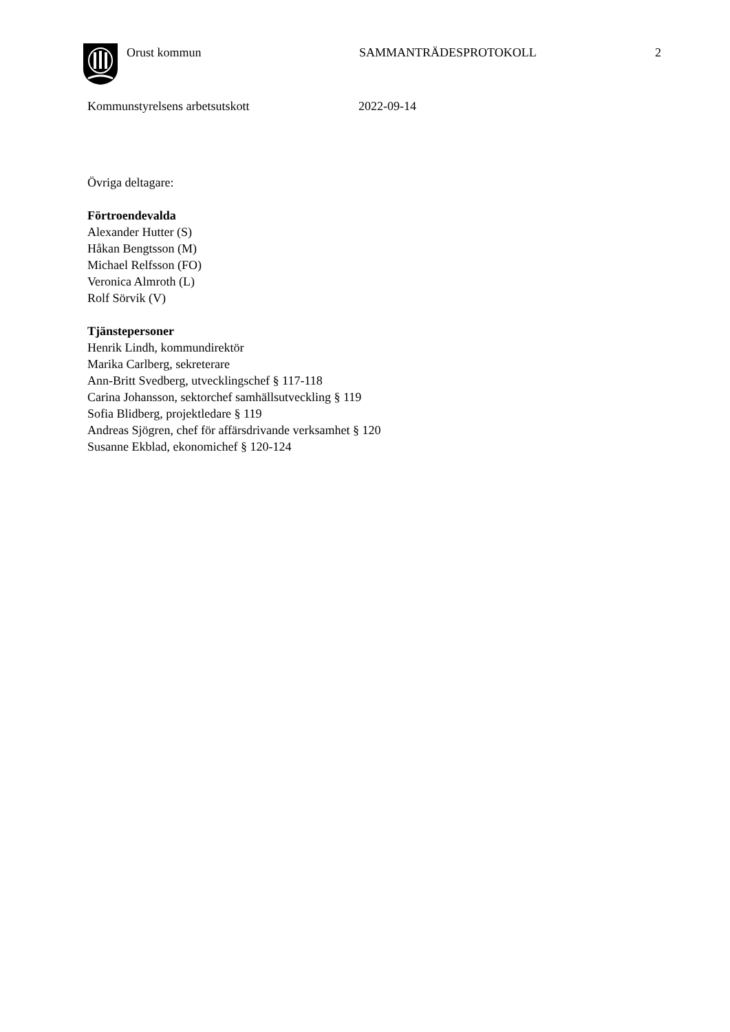Orust kommun SAMMANTRÄDESPROTOKOLL 2
Kommunstyrelsens arbetsutskott 2022-09-14
Övriga deltagare:
Förtroendevalda
Alexander Hutter (S)
Håkan Bengtsson (M)
Michael Relfsson (FO)
Veronica Almroth (L)
Rolf Sörvik (V)
Tjänstepersoner
Henrik Lindh, kommundirektör
Marika Carlberg, sekreterare
Ann-Britt Svedberg, utvecklingschef § 117-118
Carina Johansson, sektorchef samhällsutveckling § 119
Sofia Blidberg, projektledare § 119
Andreas Sjögren, chef för affärsdrivande verksamhet § 120
Susanne Ekblad, ekonomichef § 120-124